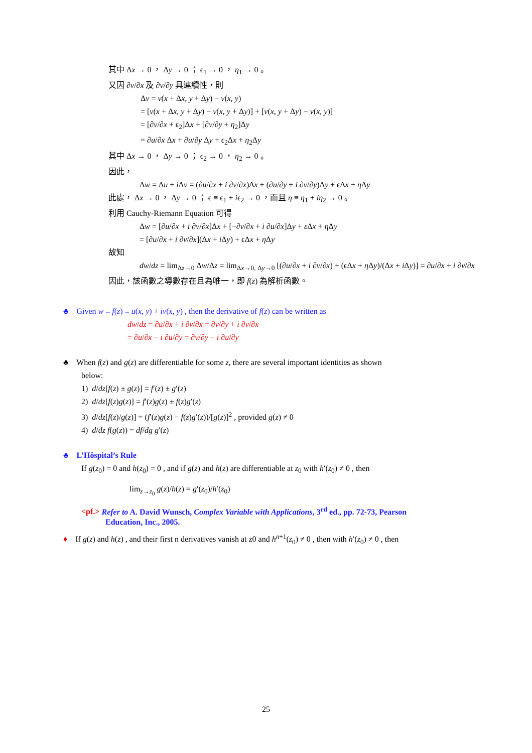其中 Δx → 0 ， Δy → 0 ； ϵ<sub>1</sub> → 0 ， η<sub>1</sub> → 0 。
又因 ∂v/∂x 及 ∂v/∂y 具連續性，則
Δv = v(x + Δx, y + Δy) − v(x, y)
= [v(x + Δx, y + Δy) − v(x, y + Δy)] + [v(x, y + Δy) − v(x, y)]
= [∂v/∂x + ϵ<sub>2</sub>]Δx + [∂v/∂y + η<sub>2</sub>]Δy
= ∂u/∂x Δx + ∂u/∂y Δy + ϵ<sub>2</sub>Δx + η<sub>2</sub>Δy
其中 Δx → 0 ， Δy → 0 ； ϵ<sub>2</sub> → 0 ， η<sub>2</sub> → 0 。
因此，
Δw = Δu + i Δv = (∂u/∂x + i ∂v/∂x)Δx + (∂u/∂y + i ∂v/∂y)Δy + ϵΔx + η Δy
此處， Δx → 0 ， Δy → 0 ； ϵ ≡ ϵ<sub>1</sub> + iϵ<sub>2</sub> → 0 ，而且 η ≡ η<sub>1</sub> + iη<sub>2</sub> → 0 。
利用 Cauchy-Riemann Equation 可得
Δw = [∂u/∂x + i ∂v/∂x]Δx + [−∂v/∂x + i ∂u/∂x]Δy + ε Δx + η Δy
= [∂u/∂x + i ∂v/∂x](Δx + i Δy) + ϵΔx + η Δy
故知
dw/dz = lim<sub>Δz→0</sub> Δw/Δz = lim<sub>Δx→0, Δy→0</sub> [(∂u/∂x + i ∂v/∂x) + (ϵΔx + η Δy)/(Δx + i Δy)] = ∂u/∂x + i ∂v/∂x
因此，該函數之導數存在且為唯一，即 f(z) 為解析函數。
♣ Given w ≡ f(z) ≡ u(x, y) + iv(x, y) , then the derivative of f(z) can be written as
dw/dz = ∂u/∂x + i ∂v/∂x = ∂v/∂y + i ∂v/∂x
= ∂u/∂x − i ∂u/∂y = ∂v/∂y − i ∂u/∂y
♣ When f(z) and g(z) are differentiable for some z, there are several important identities as shown
below:
1) d/dz[f(z) ± g(z)] = f′(z) ± g′(z)
2) d/dz[f(z)g(z)] = f′(z)g(z) ± f(z)g′(z)
3) d/dz[f(z)/g(z)] = (f′(z)g(z) − f(z)g′(z))/[g(z)]<sup>2</sup> , provided g(z) ≠ 0
4) d/dz f(g(z)) = df/dg g′(z)
♣ L’Hôspital’s Rule
If g(z<sub>0</sub>) = 0 and h(z<sub>0</sub>) = 0 , and if g(z) and h(z) are differentiable at z<sub>0</sub> with h′(z<sub>0</sub>) ≠ 0 , then
lim<sub>z→z<sub>0</sub></sub> g(z)/h(z) = g′(z<sub>0</sub>)/h′(z<sub>0</sub>)
<pf.> Refer to A. David Wunsch, Complex Variable with Applications, 3<sup>rd</sup> ed., pp. 72-73, Pearson
Education, Inc., 2005.
♦ If g(z) and h(z) , and their first n derivatives vanish at z0 and h<sup>n+1</sup>(z<sub>0</sub>) ≠ 0 , then with h′(z<sub>0</sub>) ≠ 0 , then
25